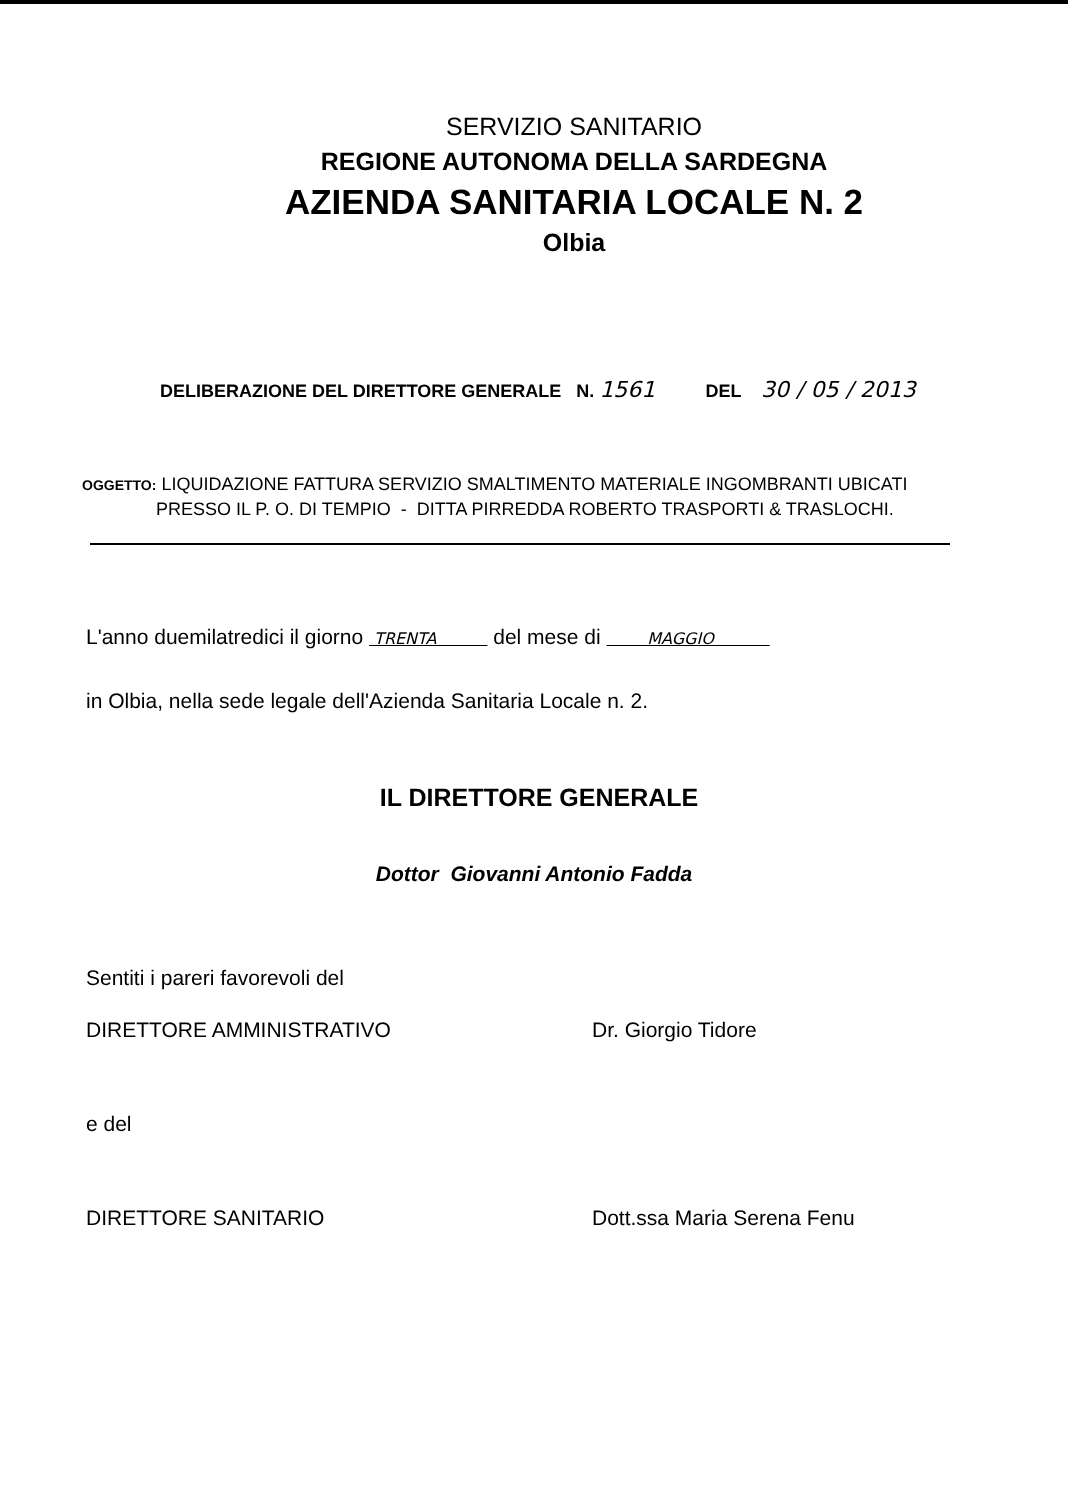SERVIZIO SANITARIO
REGIONE AUTONOMA DELLA SARDEGNA
AZIENDA SANITARIA LOCALE N. 2
Olbia
DELIBERAZIONE DEL DIRETTORE GENERALE N. 1561 DEL 30 / 05 / 2013
OGGETTO: LIQUIDAZIONE FATTURA SERVIZIO SMALTIMENTO MATERIALE INGOMBRANTI UBICATI
PRESSO IL P. O. DI TEMPIO - DITTA PIRREDDA ROBERTO TRASPORTI & TRASLOCHI.
L'anno duemilatredici il giorno TRENTA del mese di MAGGIO
in Olbia, nella sede legale dell'Azienda Sanitaria Locale n. 2.
IL DIRETTORE GENERALE
Dottor Giovanni Antonio Fadda
Sentiti i pareri favorevoli del
DIRETTORE AMMINISTRATIVO Dr. Giorgio Tidore
e del
DIRETTORE SANITARIO Dott.ssa Maria Serena Fenu